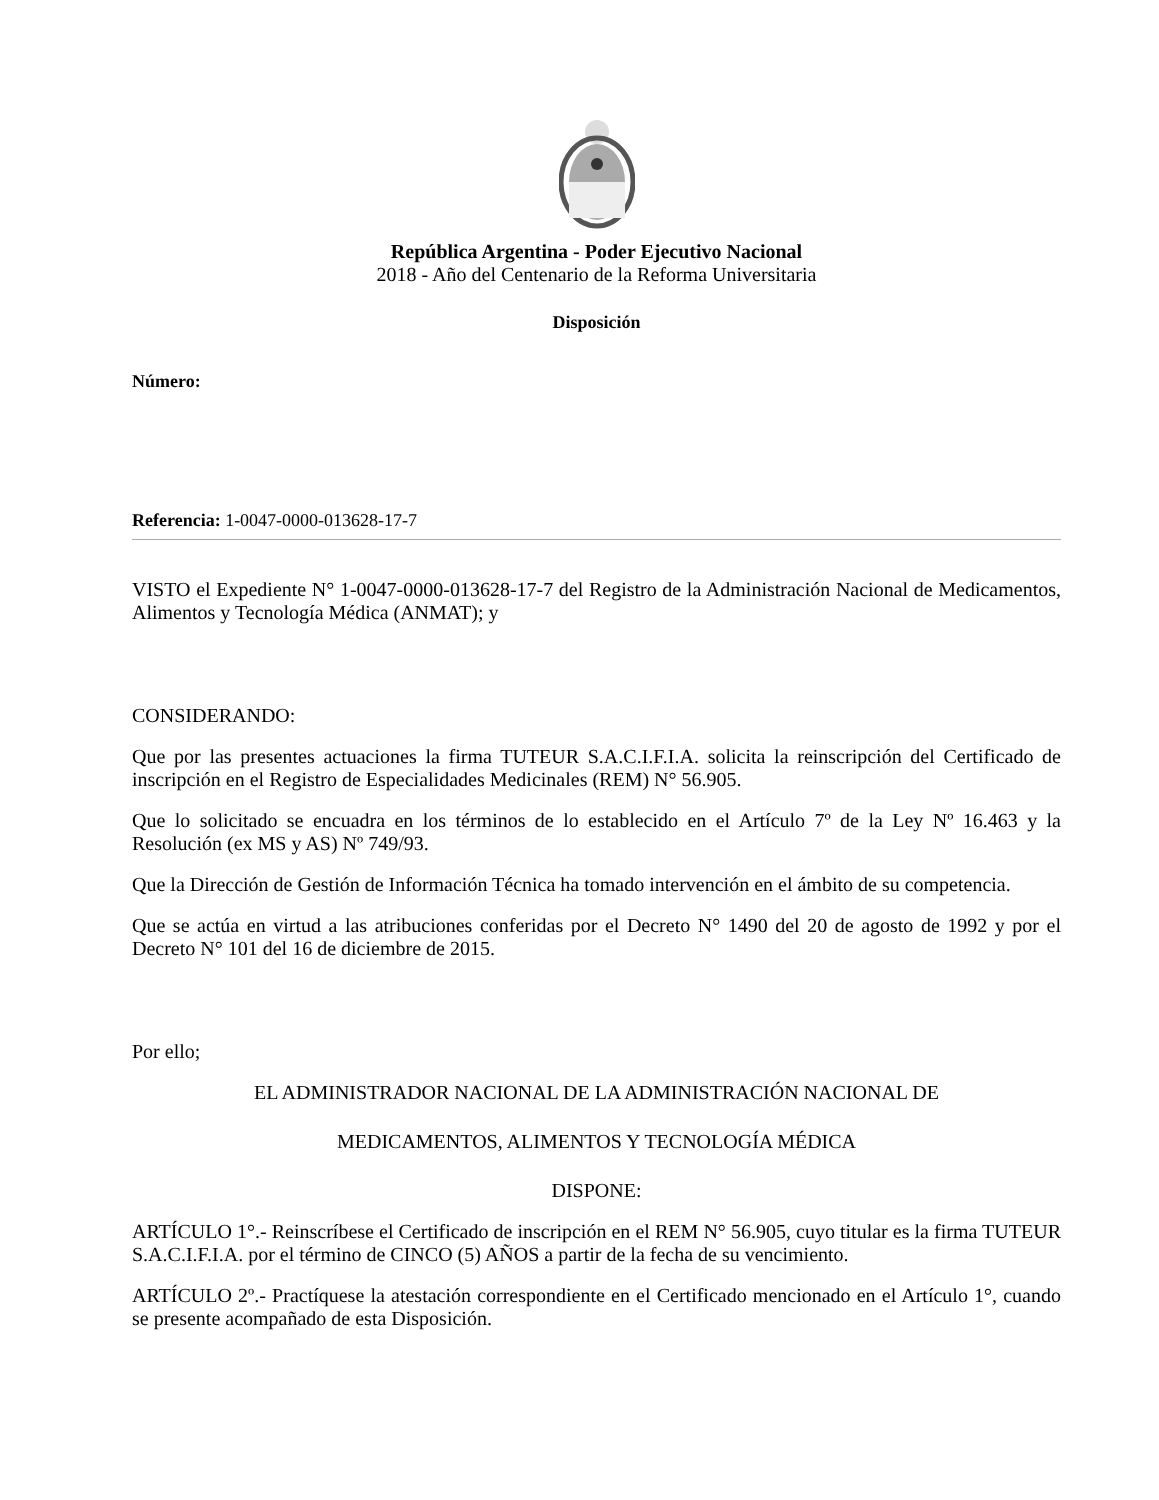República Argentina - Poder Ejecutivo Nacional
2018 - Año del Centenario de la Reforma Universitaria
Disposición
Número:
Referencia: 1-0047-0000-013628-17-7
VISTO el Expediente N° 1-0047-0000-013628-17-7 del Registro de la Administración Nacional de Medicamentos, Alimentos y Tecnología Médica (ANMAT); y
CONSIDERANDO:
Que por las presentes actuaciones la firma TUTEUR S.A.C.I.F.I.A. solicita la reinscripción del Certificado de inscripción en el Registro de Especialidades Medicinales (REM) N° 56.905.
Que lo solicitado se encuadra en los términos de lo establecido en el Artículo 7º de la Ley Nº 16.463 y la Resolución (ex MS y AS) Nº 749/93.
Que la Dirección de Gestión de Información Técnica ha tomado intervención en el ámbito de su competencia.
Que se actúa en virtud a las atribuciones conferidas por el Decreto N° 1490 del 20 de agosto de 1992 y por el Decreto N° 101 del 16 de diciembre de 2015.
Por ello;
EL ADMINISTRADOR NACIONAL DE LA ADMINISTRACIÓN NACIONAL DE
MEDICAMENTOS, ALIMENTOS Y TECNOLOGÍA MÉDICA
DISPONE:
ARTÍCULO 1°.- Reinscríbese el Certificado de inscripción en el REM N° 56.905, cuyo titular es la firma TUTEUR S.A.C.I.F.I.A. por el término de CINCO (5) AÑOS a partir de la fecha de su vencimiento.
ARTÍCULO 2º.- Practíquese la atestación correspondiente en el Certificado mencionado en el Artículo 1°, cuando se presente acompañado de esta Disposición.